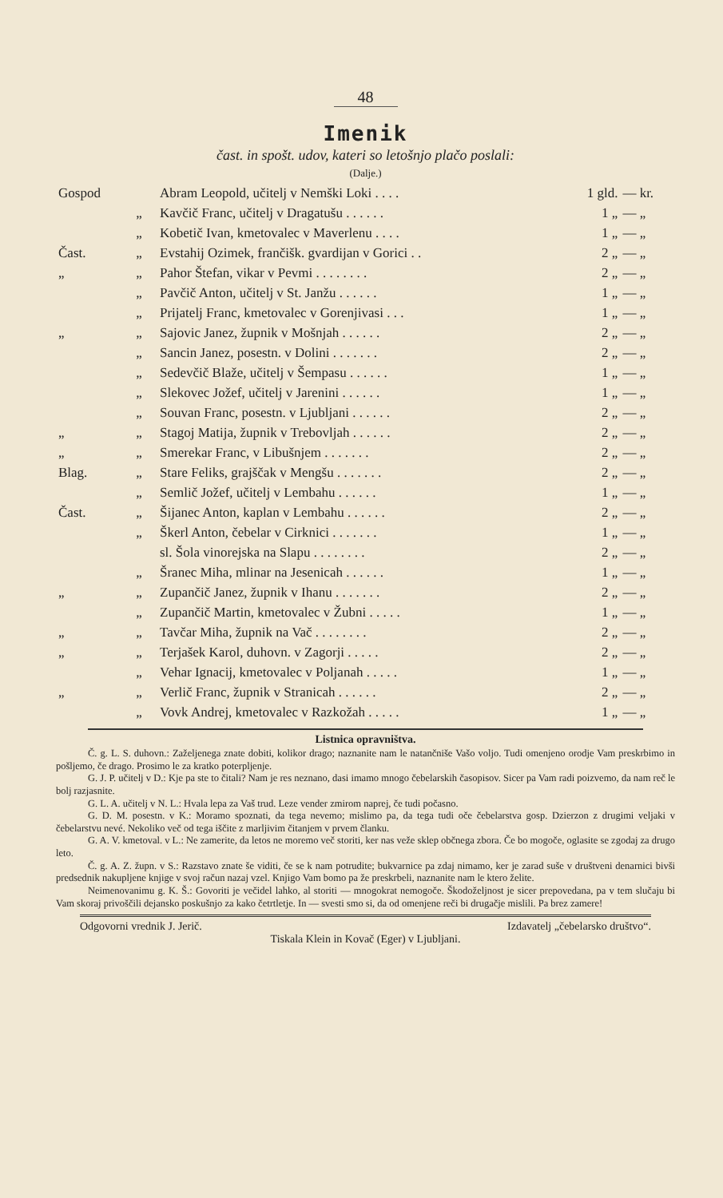48
Imenik
čast. in spošt. udov, kateri so letošnjo plačo poslali:
(Dalje.)
| Gospod | | Abram Leopold, učitelj v Nemški Loki . . . . | 1 gld. | — kr. |
| | „ | Kavčič Franc, učitelj v Dragatušu . . . . . . | 1 „ | — „ |
| | „ | Kobetič Ivan, kmetovalec v Maverlenu . . . . | 1 „ | — „ |
| Čast. | „ | Evstahij Ozimek, frančišk. gvardijan v Gorici . . | 2 „ | — „ |
| „ | „ | Pahor Štefan, vikar v Pevmi . . . . . . . . | 2 „ | — „ |
| | „ | Pavčič Anton, učitelj v St. Janžu . . . . . . | 1 „ | — „ |
| | „ | Prijatelj Franc, kmetovalec v Gorenjivasi . . . | 1 „ | — „ |
| „ | „ | Sajovic Janez, župnik v Mošnjah . . . . . . | 2 „ | — „ |
| | „ | Sancin Janez, posestn. v Dolini . . . . . . . | 2 „ | — „ |
| | „ | Sedevčič Blaže, učitelj v Šempasu . . . . . . | 1 „ | — „ |
| | „ | Slekovec Jožef, učitelj v Jarenini . . . . . . | 1 „ | — „ |
| | „ | Souvan Franc, posestn. v Ljubljani . . . . . . | 2 „ | — „ |
| „ | „ | Stagoj Matija, župnik v Trebovljah . . . . . . | 2 „ | — „ |
| „ | „ | Smerekar Franc, v Libušnjem . . . . . . . | 2 „ | — „ |
| Blag. | „ | Stare Feliks, grajščak v Mengšu . . . . . . . | 2 „ | — „ |
| | „ | Semlič Jožef, učitelj v Lembahu . . . . . . | 1 „ | — „ |
| Čast. | „ | Šijanec Anton, kaplan v Lembahu . . . . . . | 2 „ | — „ |
| | „ | Škerl Anton, čebelar v Cirknici . . . . . . . | 1 „ | — „ |
| | | sl. Šola vinorejska na Slapu . . . . . . . . | 2 „ | — „ |
| | „ | Šranec Miha, mlinar na Jesenicah . . . . . . | 1 „ | — „ |
| „ | „ | Zupančič Janez, župnik v Ihanu . . . . . . . | 2 „ | — „ |
| | „ | Zupančič Martin, kmetovalec v Žubni . . . . . | 1 „ | — „ |
| „ | „ | Tavčar Miha, župnik na Vač . . . . . . . . | 2 „ | — „ |
| „ | „ | Terjašek Karol, duhovn. v Zagorji . . . . . | 2 „ | — „ |
| | „ | Vehar Ignacij, kmetovalec v Poljanah . . . . . | 1 „ | — „ |
| „ | „ | Verlič Franc, župnik v Stranicah . . . . . . | 2 „ | — „ |
| | „ | Vovk Andrej, kmetovalec v Razkožah . . . . . | 1 „ | — „ |
Listnica opravništva.
Č. g. L. S. duhovn.: Zaželjenega znate dobiti, kolikor drago; naznanite nam le natančniše Vašo voljo. Tudi omenjeno orodje Vam preskrbimo in pošljemo, če drago. Prosimo le za kratko poterpljenje.
G. J. P. učitelj v D.: Kje pa ste to čitali? Nam je res neznano, dasi imamo mnogo čebelarskih časopisov. Sicer pa Vam radi poizvemo, da nam reč le bolj razjasnite.
G. L. A. učitelj v N. L.: Hvala lepa za Vaš trud. Leze vender zmirom naprej, če tudi počasno.
G. D. M. posestn. v K.: Moramo spoznati, da tega nevemo; mislimo pa, da tega tudi oče čebelarstva gosp. Dzierzon z drugimi veljaki v čebelarstvu nevé. Nekoliko več od tega iščite z marljivim čitanjem v prvem članku.
G. A. V. kmetoval. v L.: Ne zamerite, da letos ne moremo več storiti, ker nas veže sklep občnega zbora. Če bo mogoče, oglasite se zgodaj za drugo leto.
Č. g. A. Z. župn. v S.: Razstavo znate še viditi, če se k nam potrudite; bukvarnice pa zdaj nimamo, ker je zarad suše v društveni denarnici bivši predsednik nakupljene knjige v svoj račun nazaj vzel. Knjigo Vam bomo pa že preskrbeli, naznanite nam le ktero želite.
Neimenovanimu g. K. Š.: Govoriti je večidel lahko, al storiti — mnogokrat nemogoče. Škodoželjnost je sicer prepovedana, pa v tem slučaju bi Vam skoraj privoščili dejansko poskušnjo za kako četrtletje. In — svesti smo si, da od omenjene reči bi drugačje mislili. Pa brez zamere!
Odgovorni vrednik J. Jerič. Izdavatelj „čebelarsko društvo“.
Tiskala Klein in Kovač (Eger) v Ljubljani.